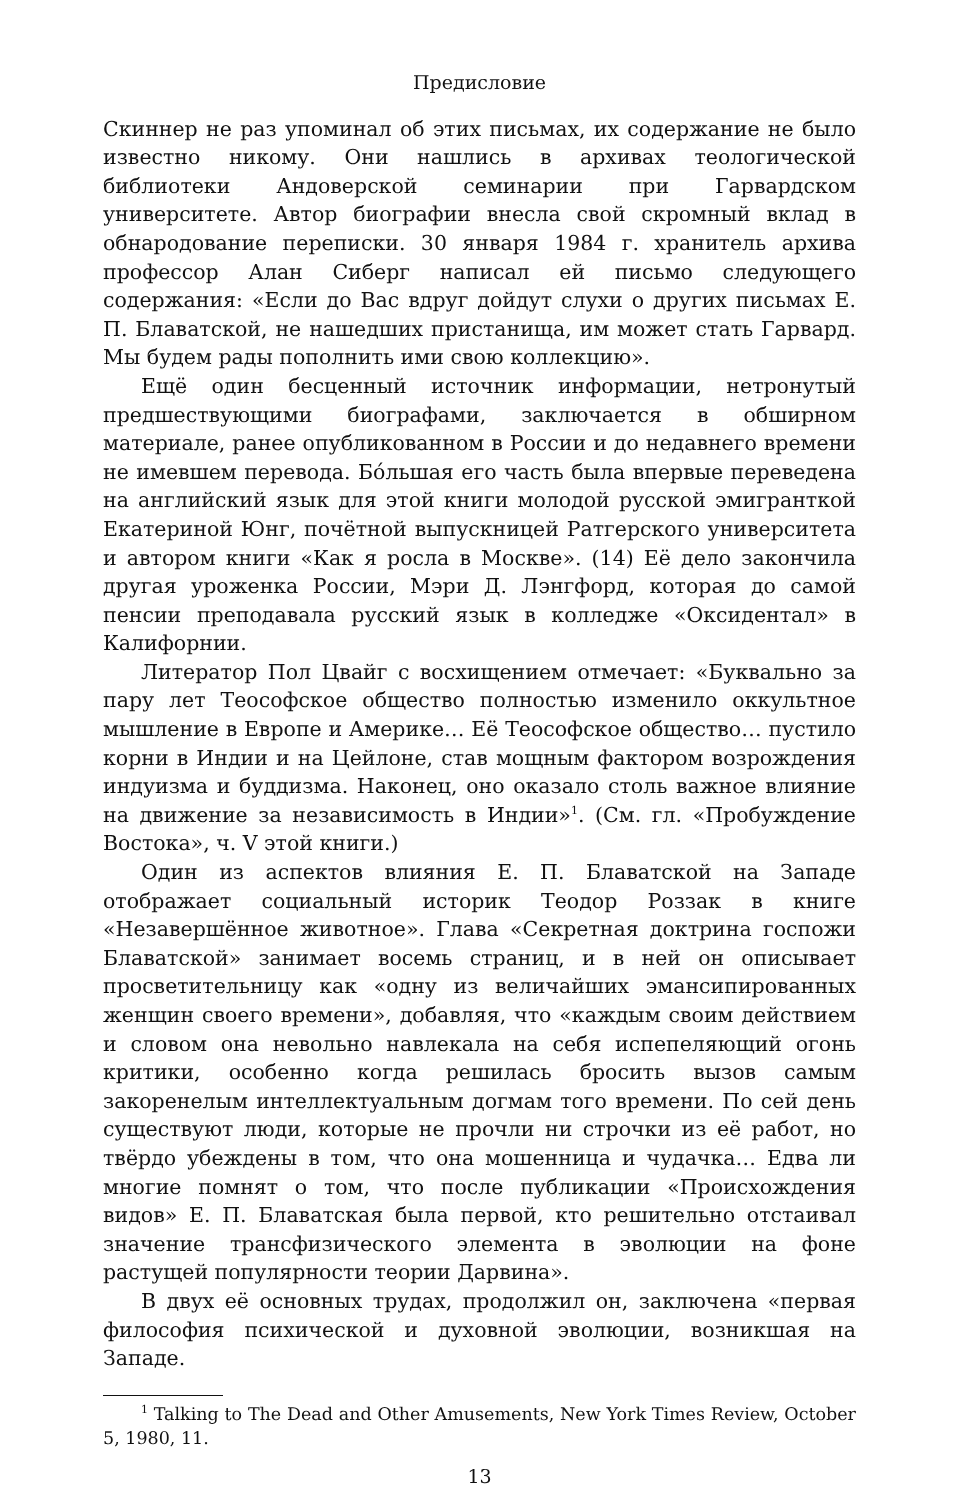Предисловие
Скиннер не раз упоминал об этих письмах, их содержание не было известно никому. Они нашлись в архивах теологической библиотеки Андоверской семинарии при Гарвардском университете. Автор биографии внесла свой скромный вклад в обнародование переписки. 30 января 1984 г. хранитель архива профессор Алан Сиберг написал ей письмо следующего содержания: «Если до Вас вдруг дойдут слухи о других письмах Е. П. Блаватской, не нашедших пристанища, им может стать Гарвард. Мы будем рады пополнить ими свою коллекцию».
Ещё один бесценный источник информации, нетронутый предшествующими биографами, заключается в обширном материале, ранее опубликованном в России и до недавнего времени не имевшем перевода. Бóльшая его часть была впервые переведена на английский язык для этой книги молодой русской эмигранткой Екатериной Юнг, почётной выпускницей Ратгерского университета и автором книги «Как я росла в Москве». (14) Её дело закончила другая уроженка России, Мэри Д. Лэнгфорд, которая до самой пенсии преподавала русский язык в колледже «Оксидентал» в Калифорнии.
Литератор Пол Цвайг с восхищением отмечает: «Буквально за пару лет Теософское общество полностью изменило оккультное мышление в Европе и Америке… Её Теософское общество… пустило корни в Индии и на Цейлоне, став мощным фактором возрождения индуизма и буддизма. Наконец, оно оказало столь важное влияние на движение за независимость в Индии»<sup>1</sup>. (См. гл. «Пробуждение Востока», ч. V этой книги.)
Один из аспектов влияния Е. П. Блаватской на Западе отображает социальный историк Теодор Роззак в книге «Незавершённое животное». Глава «Секретная доктрина госпожи Блаватской» занимает восемь страниц, и в ней он описывает просветительницу как «одну из величайших эмансипированных женщин своего времени», добавляя, что «каждым своим действием и словом она невольно навлекала на себя испепеляющий огонь критики, особенно когда решилась бросить вызов самым закоренелым интеллектуальным догмам того времени. По сей день существуют люди, которые не прочли ни строчки из её работ, но твёрдо убеждены в том, что она мошенница и чудачка… Едва ли многие помнят о том, что после публикации «Происхождения видов» Е. П. Блаватская была первой, кто решительно отстаивал значение трансфизического элемента в эволюции на фоне растущей популярности теории Дарвина».
В двух её основных трудах, продолжил он, заключена «первая философия психической и духовной эволюции, возникшая на Западе.
<sup>1</sup> Talking to The Dead and Other Amusements, New York Times Review, October 5, 1980, 11.
13